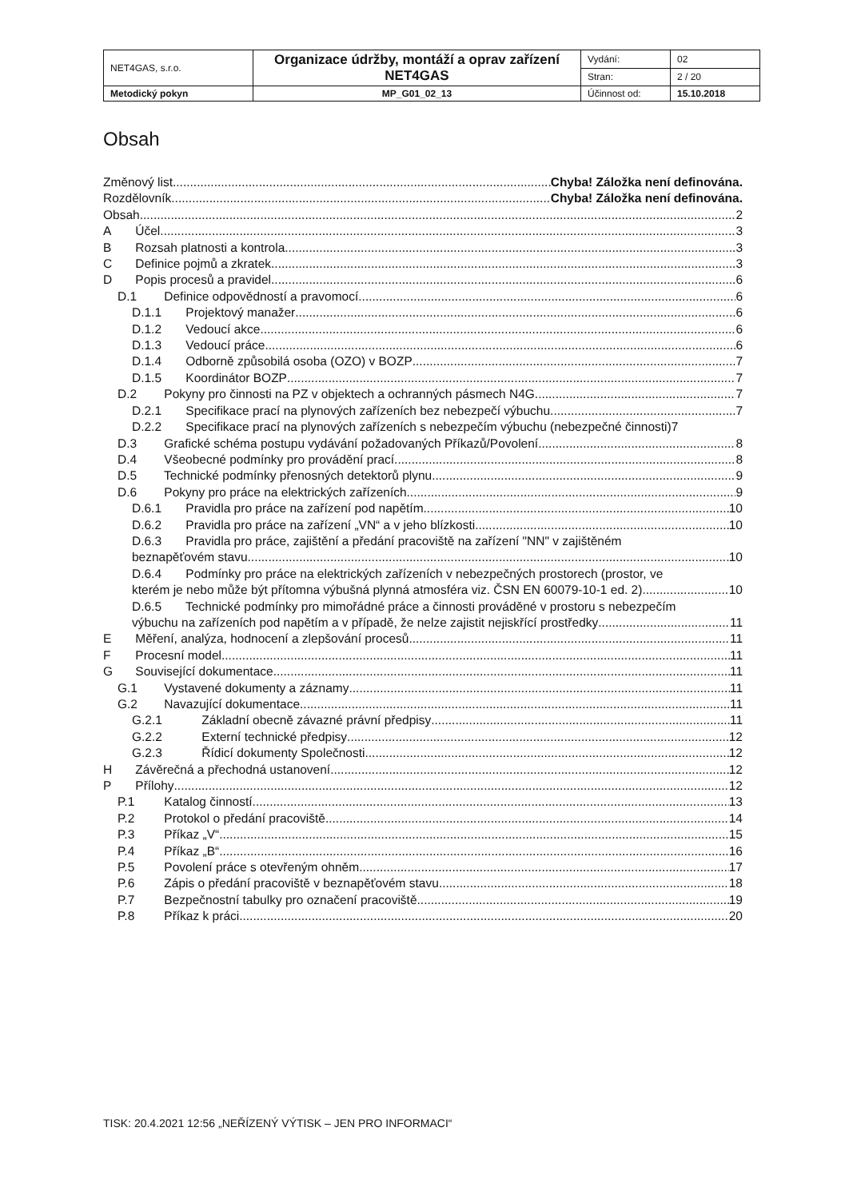| NET4GAS, s.r.o. | Organizace údržby, montáží a oprav zařízení NET4GAS | Vydání: | 02 |
| | | Stran: | 2 / 20 |
| Metodický pokyn | MP_G01_02_13 | Účinnost od: | 15.10.2018 |
Obsah
Změnový list Chyba! Záložka není definována.
Rozdělovník Chyba! Záložka není definována.
Obsah 2
A Účel 3
B Rozsah platnosti a kontrola 3
C Definice pojmů a zkratek 3
D Popis procesů a pravidel 6
D.1 Definice odpovědností a pravomocí 6
D.1.1 Projektový manažer 6
D.1.2 Vedoucí akce 6
D.1.3 Vedoucí práce 6
D.1.4 Odborně způsobilá osoba (OZO) v BOZP 7
D.1.5 Koordinátor BOZP 7
D.2 Pokyny pro činnosti na PZ v objektech a ochranných pásmech N4G 7
D.2.1 Specifikace prací na plynových zařízeních bez nebezpečí výbuchu 7
D.2.2 Specifikace prací na plynových zařízeních s nebezpečím výbuchu (nebezpečné činnosti) 7
D.3 Grafické schéma postupu vydávání požadovaných Příkazů/Povolení 8
D.4 Všeobecné podmínky pro provádění prací 8
D.5 Technické podmínky přenosných detektorů plynu 9
D.6 Pokyny pro práce na elektrických zařízeních 9
D.6.1 Pravidla pro práce na zařízení pod napětím 10
D.6.2 Pravidla pro práce na zařízení „VN“ a v jeho blízkosti 10
D.6.3 Pravidla pro práce, zajištění a předání pracoviště na zařízení "NN" v zajištěném
beznapěťovém stavu 10
D.6.4 Podmínky pro práce na elektrických zařízeních v nebezpečných prostorech (prostor, ve
kterém je nebo může být přítomna výbušná plynná atmosféra viz. ČSN EN 60079-10-1 ed. 2) 10
D.6.5 Technické podmínky pro mimořádné práce a činnosti prováděné v prostoru s nebezpečím
výbuchu na zařízeních pod napětím a v případě, že nelze zajistit nejiskřící prostředky 11
E Měření, analýza, hodnocení a zlepšování procesů 11
F Procesní model 11
G Související dokumentace 11
G.1 Vystavené dokumenty a záznamy 11
G.2 Navazující dokumentace 11
G.2.1 Základní obecně závazné právní předpisy 11
G.2.2 Externí technické předpisy 12
G.2.3 Řídicí dokumenty Společnosti 12
H Závěrečná a přechodná ustanovení 12
P Přílohy 12
P.1 Katalog činností 13
P.2 Protokol o předání pracoviště 14
P.3 Příkaz „V“ 15
P.4 Příkaz „B“ 16
P.5 Povolení práce s otevřeným ohněm 17
P.6 Zápis o předání pracoviště v beznapěťovém stavu 18
P.7 Bezpečnostní tabulky pro označení pracoviště 19
P.8 Příkaz k práci 20
TISK: 20.4.2021 12:56 „NEŘÍZENÝ VÝTISK – JEN PRO INFORMACI“